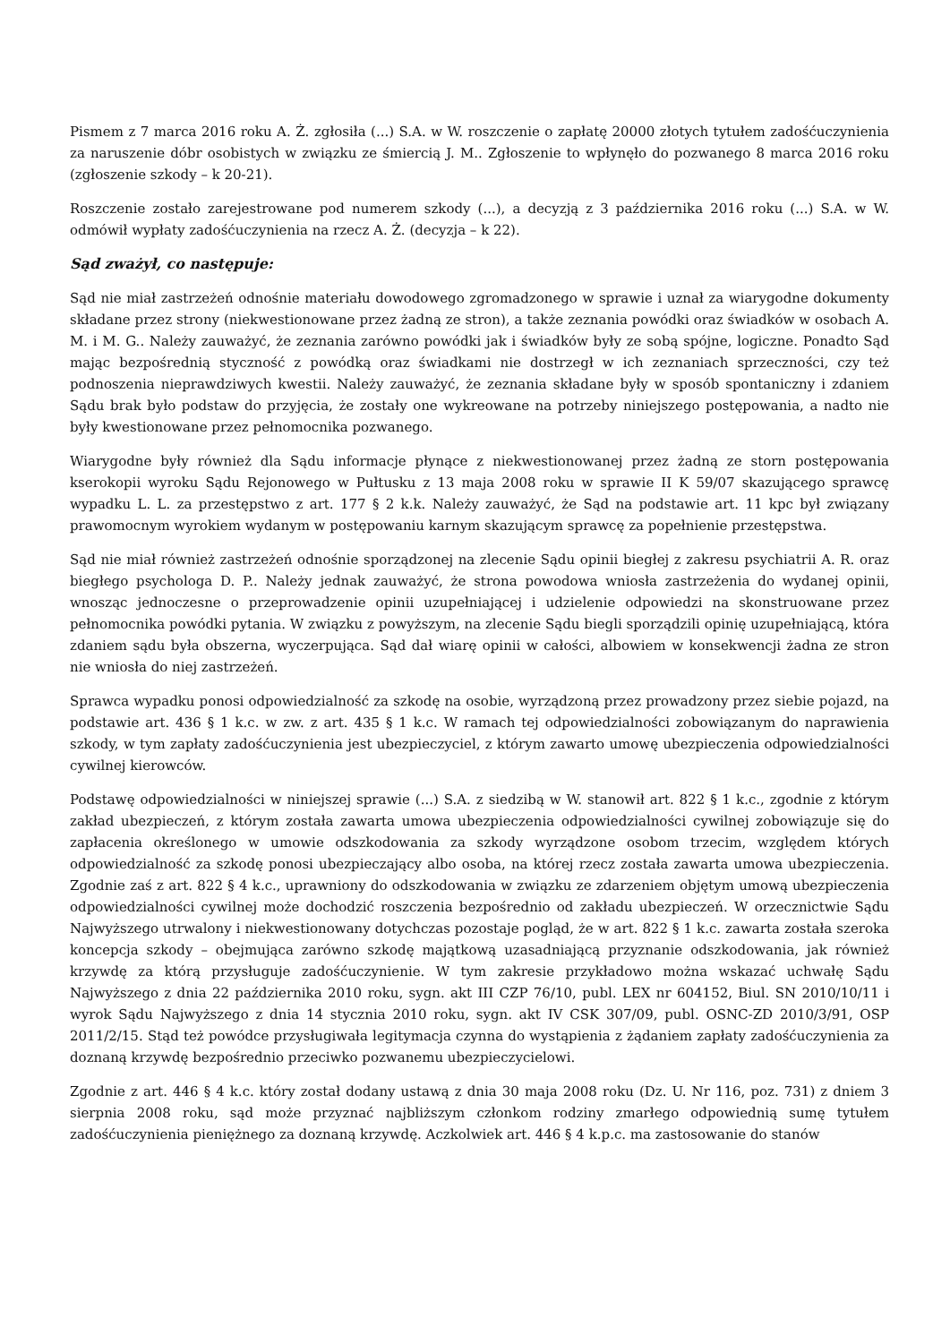Pismem z 7 marca 2016 roku A. Ż. zgłosiła (...) S.A. w W. roszczenie o zapłatę 20000 złotych tytułem zadośćuczynienia za naruszenie dóbr osobistych w związku ze śmiercią J. M.. Zgłoszenie to wpłynęło do pozwanego 8 marca 2016 roku (zgłoszenie szkody – k 20-21).
Roszczenie zostało zarejestrowane pod numerem szkody (...), a decyzją z 3 października 2016 roku (...) S.A. w W. odmówił wypłaty zadośćuczynienia na rzecz A. Ż. (decyzja – k 22).
Sąd zważył, co następuje:
Sąd nie miał zastrzeżeń odnośnie materiału dowodowego zgromadzonego w sprawie i uznał za wiarygodne dokumenty składane przez strony (niekwestionowane przez żadną ze stron), a także zeznania powódki oraz świadków w osobach A. M. i M. G.. Należy zauważyć, że zeznania zarówno powódki jak i świadków były ze sobą spójne, logiczne. Ponadto Sąd mając bezpośrednią styczność z powódką oraz świadkami nie dostrzegł w ich zeznaniach sprzeczności, czy też podnoszenia nieprawdziwych kwestii. Należy zauważyć, że zeznania składane były w sposób spontaniczny i zdaniem Sądu brak było podstaw do przyjęcia, że zostały one wykreowane na potrzeby niniejszego postępowania, a nadto nie były kwestionowane przez pełnomocnika pozwanego.
Wiarygodne były również dla Sądu informacje płynące z niekwestionowanej przez żadną ze storn postępowania kserokopii wyroku Sądu Rejonowego w Pułtusku z 13 maja 2008 roku w sprawie II K 59/07 skazującego sprawcę wypadku L. L. za przestępstwo z art. 177 § 2 k.k. Należy zauważyć, że Sąd na podstawie art. 11 kpc był związany prawomocnym wyrokiem wydanym w postępowaniu karnym skazującym sprawcę za popełnienie przestępstwa.
Sąd nie miał również zastrzeżeń odnośnie sporządzonej na zlecenie Sądu opinii biegłej z zakresu psychiatrii A. R. oraz biegłego psychologa D. P.. Należy jednak zauważyć, że strona powodowa wniosła zastrzeżenia do wydanej opinii, wnosząc jednoczesne o przeprowadzenie opinii uzupełniającej i udzielenie odpowiedzi na skonstruowane przez pełnomocnika powódki pytania. W związku z powyższym, na zlecenie Sądu biegli sporządzili opinię uzupełniającą, która zdaniem sądu była obszerna, wyczerpująca. Sąd dał wiarę opinii w całości, albowiem w konsekwencji żadna ze stron nie wniosła do niej zastrzeżeń.
Sprawca wypadku ponosi odpowiedzialność za szkodę na osobie, wyrządzoną przez prowadzony przez siebie pojazd, na podstawie art. 436 § 1 k.c. w zw. z art. 435 § 1 k.c. W ramach tej odpowiedzialności zobowiązanym do naprawienia szkody, w tym zapłaty zadośćuczynienia jest ubezpieczyciel, z którym zawarto umowę ubezpieczenia odpowiedzialności cywilnej kierowców.
Podstawę odpowiedzialności w niniejszej sprawie (...) S.A. z siedzibą w W. stanowił art. 822 § 1 k.c., zgodnie z którym zakład ubezpieczeń, z którym została zawarta umowa ubezpieczenia odpowiedzialności cywilnej zobowiązuje się do zapłacenia określonego w umowie odszkodowania za szkody wyrządzone osobom trzecim, względem których odpowiedzialność za szkodę ponosi ubezpieczający albo osoba, na której rzecz została zawarta umowa ubezpieczenia. Zgodnie zaś z art. 822 § 4 k.c., uprawniony do odszkodowania w związku ze zdarzeniem objętym umową ubezpieczenia odpowiedzialności cywilnej może dochodzić roszczenia bezpośrednio od zakładu ubezpieczeń. W orzecznictwie Sądu Najwyższego utrwalony i niekwestionowany dotychczas pozostaje pogląd, że w art. 822 § 1 k.c. zawarta została szeroka koncepcja szkody – obejmująca zarówno szkodę majątkową uzasadniającą przyznanie odszkodowania, jak również krzywdę za którą przysługuje zadośćuczynienie. W tym zakresie przykładowo można wskazać uchwałę Sądu Najwyższego z dnia 22 października 2010 roku, sygn. akt III CZP 76/10, publ. LEX nr 604152, Biul. SN 2010/10/11 i wyrok Sądu Najwyższego z dnia 14 stycznia 2010 roku, sygn. akt IV CSK 307/09, publ. OSNC-ZD 2010/3/91, OSP 2011/2/15. Stąd też powódce przysługiwała legitymacja czynna do wystąpienia z żądaniem zapłaty zadośćuczynienia za doznaną krzywdę bezpośrednio przeciwko pozwanemu ubezpieczycielowi.
Zgodnie z art. 446 § 4 k.c. który został dodany ustawą z dnia 30 maja 2008 roku (Dz. U. Nr 116, poz. 731) z dniem 3 sierpnia 2008 roku, sąd może przyznać najbliższym członkom rodziny zmarłego odpowiednią sumę tytułem zadośćuczynienia pieniężnego za doznaną krzywdę. Aczkolwiek art. 446 § 4 k.p.c. ma zastosowanie do stanów